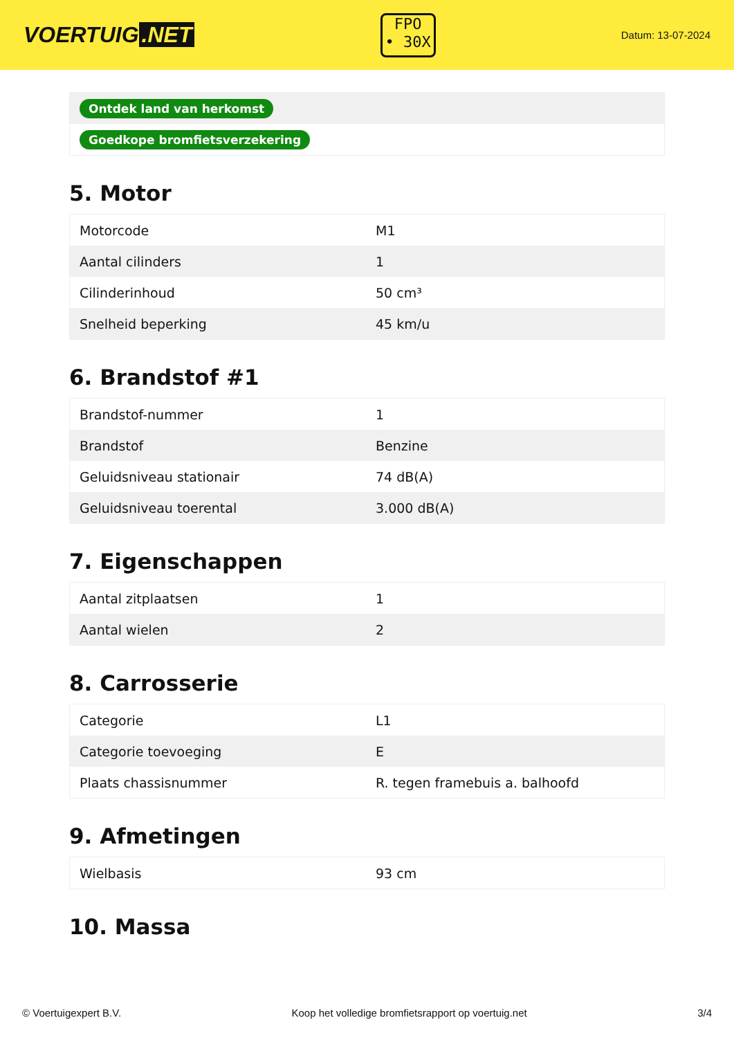VOERTUIG.NET
FPO
• 30X
Datum: 13-07-2024
| Ontdek land van herkomst |
| Goedkope bromfietsverzekering |
5. Motor
| Motorcode | M1 |
| Aantal cilinders | 1 |
| Cilinderinhoud | 50 cm³ |
| Snelheid beperking | 45 km/u |
6. Brandstof #1
| Brandstof-nummer | 1 |
| Brandstof | Benzine |
| Geluidsniveau stationair | 74 dB(A) |
| Geluidsniveau toerental | 3.000 dB(A) |
7. Eigenschappen
| Aantal zitplaatsen | 1 |
| Aantal wielen | 2 |
8. Carrosserie
| Categorie | L1 |
| Categorie toevoeging | E |
| Plaats chassisnummer | R. tegen framebuis a. balhoofd |
9. Afmetingen
| Wielbasis | 93 cm |
10. Massa
© Voertuigexpert B.V. Koop het volledige bromfietsrapport op voertuig.net 3/4